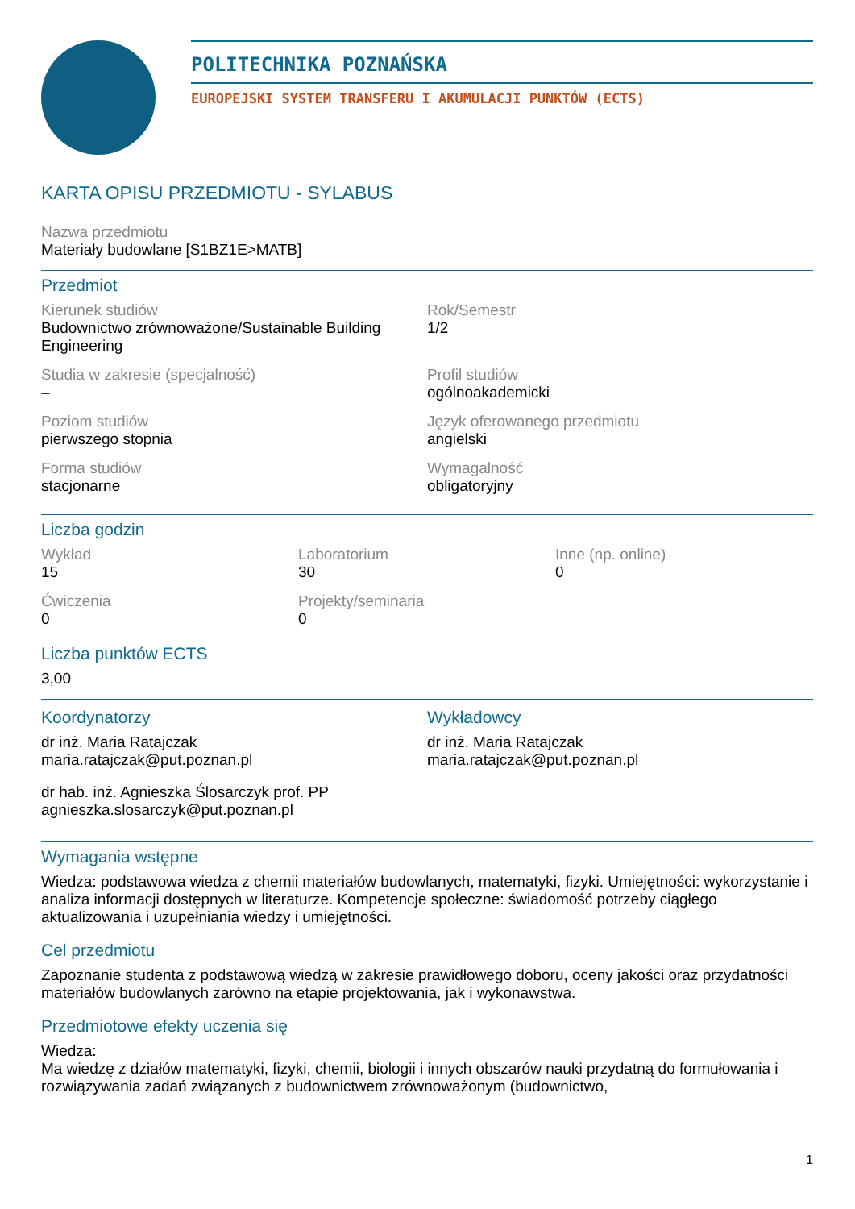POLITECHNIKA POZNAŃSKA
EUROPEJSKI SYSTEM TRANSFERU I AKUMULACJI PUNKTÓW (ECTS)
KARTA OPISU PRZEDMIOTU - SYLABUS
Nazwa przedmiotu
Materiały budowlane [S1BZ1E>MATB]
Przedmiot
Kierunek studiów
Budownictwo zrównoważone/Sustainable Building Engineering
Rok/Semestr
1/2
Studia w zakresie (specjalność)
–
Profil studiów
ogólnoakademicki
Poziom studiów
pierwszego stopnia
Język oferowanego przedmiotu
angielski
Forma studiów
stacjonarne
Wymagalność
obligatoryjny
Liczba godzin
Wykład
15
Laboratorium
30
Inne (np. online)
0
Ćwiczenia
0
Projekty/seminaria
0
Liczba punktów ECTS
3,00
Koordynatorzy
dr inż. Maria Ratajczak
maria.ratajczak@put.poznan.pl
dr hab. inż. Agnieszka Ślosarczyk prof. PP
agnieszka.slosarczyk@put.poznan.pl
Wykładowcy
dr inż. Maria Ratajczak
maria.ratajczak@put.poznan.pl
Wymagania wstępne
Wiedza: podstawowa wiedza z chemii materiałów budowlanych, matematyki, fizyki. Umiejętności: wykorzystanie i analiza informacji dostępnych w literaturze. Kompetencje społeczne: świadomość potrzeby ciągłego aktualizowania i uzupełniania wiedzy i umiejętności.
Cel przedmiotu
Zapoznanie studenta z podstawową wiedzą w zakresie prawidłowego doboru, oceny jakości oraz przydatności materiałów budowlanych zarówno na etapie projektowania, jak i wykonawstwa.
Przedmiotowe efekty uczenia się
Wiedza:
Ma wiedzę z działów matematyki, fizyki, chemii, biologii i innych obszarów nauki przydatną do formułowania i rozwiązywania zadań związanych z budownictwem zrównoważonym (budownictwo,
1